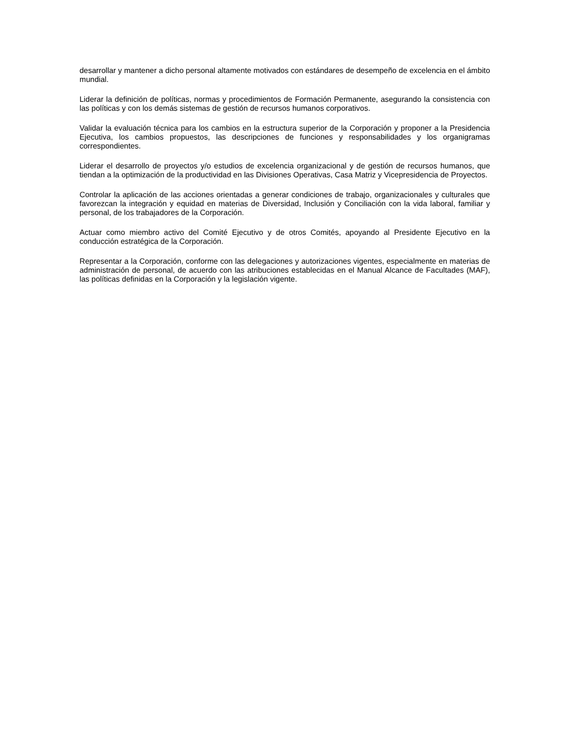desarrollar y mantener a dicho personal altamente motivados con estándares de desempeño de excelencia en el ámbito mundial.
Liderar la definición de políticas, normas y procedimientos de Formación Permanente, asegurando la consistencia con las políticas y con los demás sistemas de gestión de recursos humanos corporativos.
Validar la evaluación técnica para los cambios en la estructura superior de la Corporación y proponer a la Presidencia Ejecutiva, los cambios propuestos, las descripciones de funciones y responsabilidades y los organigramas correspondientes.
Liderar el desarrollo de proyectos y/o estudios de excelencia organizacional y de gestión de recursos humanos, que tiendan a la optimización de la productividad en las Divisiones Operativas, Casa Matriz y Vicepresidencia de Proyectos.
Controlar la aplicación de las acciones orientadas a generar condiciones de trabajo, organizacionales y culturales que favorezcan la integración y equidad en materias de Diversidad, Inclusión y Conciliación con la vida laboral, familiar y personal, de los trabajadores de la Corporación.
Actuar como miembro activo del Comité Ejecutivo y de otros Comités, apoyando al Presidente Ejecutivo en la conducción estratégica de la Corporación.
Representar a la Corporación, conforme con las delegaciones y autorizaciones vigentes, especialmente en materias de administración de personal, de acuerdo con las atribuciones establecidas en el Manual Alcance de Facultades (MAF), las políticas definidas en la Corporación y la legislación vigente.